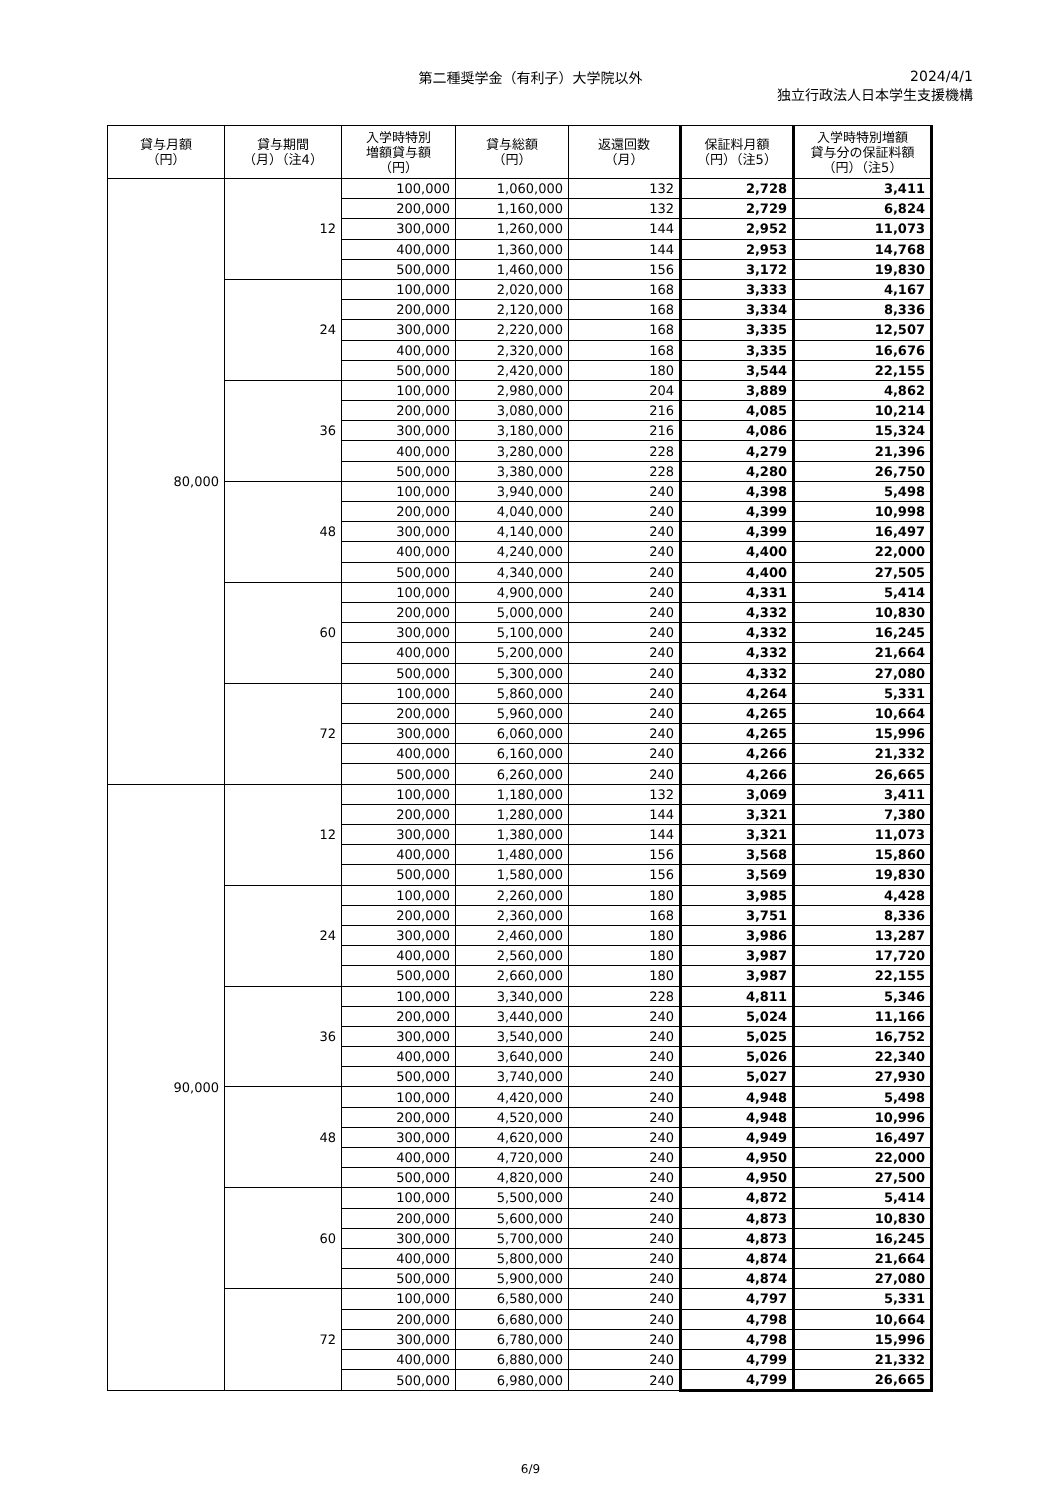第二種奨学金（有利子）大学院以外
2024/4/1
独立行政法人日本学生支援機構
| 貸与月額 （円） | 貸与期間 （月）（注4） | 入学時特別 増額貸与額 （円） | 貸与総額 （円） | 返還回数 （月） | 保証料月額 （円）（注5） | 入学時特別増額 貸与分の保証料額 （円）（注5） |
| --- | --- | --- | --- | --- | --- | --- |
| 80,000 | 12 | 100,000 | 1,060,000 | 132 | 2,728 | 3,411 |
| | | 200,000 | 1,160,000 | 132 | 2,729 | 6,824 |
| | | 300,000 | 1,260,000 | 144 | 2,952 | 11,073 |
| | | 400,000 | 1,360,000 | 144 | 2,953 | 14,768 |
| | | 500,000 | 1,460,000 | 156 | 3,172 | 19,830 |
| | 24 | 100,000 | 2,020,000 | 168 | 3,333 | 4,167 |
| | | 200,000 | 2,120,000 | 168 | 3,334 | 8,336 |
| | | 300,000 | 2,220,000 | 168 | 3,335 | 12,507 |
| | | 400,000 | 2,320,000 | 168 | 3,335 | 16,676 |
| | | 500,000 | 2,420,000 | 180 | 3,544 | 22,155 |
| | 36 | 100,000 | 2,980,000 | 204 | 3,889 | 4,862 |
| | | 200,000 | 3,080,000 | 216 | 4,085 | 10,214 |
| | | 300,000 | 3,180,000 | 216 | 4,086 | 15,324 |
| | | 400,000 | 3,280,000 | 228 | 4,279 | 21,396 |
| | | 500,000 | 3,380,000 | 228 | 4,280 | 26,750 |
| | 48 | 100,000 | 3,940,000 | 240 | 4,398 | 5,498 |
| | | 200,000 | 4,040,000 | 240 | 4,399 | 10,998 |
| | | 300,000 | 4,140,000 | 240 | 4,399 | 16,497 |
| | | 400,000 | 4,240,000 | 240 | 4,400 | 22,000 |
| | | 500,000 | 4,340,000 | 240 | 4,400 | 27,505 |
| | 60 | 100,000 | 4,900,000 | 240 | 4,331 | 5,414 |
| | | 200,000 | 5,000,000 | 240 | 4,332 | 10,830 |
| | | 300,000 | 5,100,000 | 240 | 4,332 | 16,245 |
| | | 400,000 | 5,200,000 | 240 | 4,332 | 21,664 |
| | | 500,000 | 5,300,000 | 240 | 4,332 | 27,080 |
| | 72 | 100,000 | 5,860,000 | 240 | 4,264 | 5,331 |
| | | 200,000 | 5,960,000 | 240 | 4,265 | 10,664 |
| | | 300,000 | 6,060,000 | 240 | 4,265 | 15,996 |
| | | 400,000 | 6,160,000 | 240 | 4,266 | 21,332 |
| | | 500,000 | 6,260,000 | 240 | 4,266 | 26,665 |
| 90,000 | 12 | 100,000 | 1,180,000 | 132 | 3,069 | 3,411 |
| | | 200,000 | 1,280,000 | 144 | 3,321 | 7,380 |
| | | 300,000 | 1,380,000 | 144 | 3,321 | 11,073 |
| | | 400,000 | 1,480,000 | 156 | 3,568 | 15,860 |
| | | 500,000 | 1,580,000 | 156 | 3,569 | 19,830 |
| | 24 | 100,000 | 2,260,000 | 180 | 3,985 | 4,428 |
| | | 200,000 | 2,360,000 | 168 | 3,751 | 8,336 |
| | | 300,000 | 2,460,000 | 180 | 3,986 | 13,287 |
| | | 400,000 | 2,560,000 | 180 | 3,987 | 17,720 |
| | | 500,000 | 2,660,000 | 180 | 3,987 | 22,155 |
| | 36 | 100,000 | 3,340,000 | 228 | 4,811 | 5,346 |
| | | 200,000 | 3,440,000 | 240 | 5,024 | 11,166 |
| | | 300,000 | 3,540,000 | 240 | 5,025 | 16,752 |
| | | 400,000 | 3,640,000 | 240 | 5,026 | 22,340 |
| | | 500,000 | 3,740,000 | 240 | 5,027 | 27,930 |
| | 48 | 100,000 | 4,420,000 | 240 | 4,948 | 5,498 |
| | | 200,000 | 4,520,000 | 240 | 4,948 | 10,996 |
| | | 300,000 | 4,620,000 | 240 | 4,949 | 16,497 |
| | | 400,000 | 4,720,000 | 240 | 4,950 | 22,000 |
| | | 500,000 | 4,820,000 | 240 | 4,950 | 27,500 |
| | 60 | 100,000 | 5,500,000 | 240 | 4,872 | 5,414 |
| | | 200,000 | 5,600,000 | 240 | 4,873 | 10,830 |
| | | 300,000 | 5,700,000 | 240 | 4,873 | 16,245 |
| | | 400,000 | 5,800,000 | 240 | 4,874 | 21,664 |
| | | 500,000 | 5,900,000 | 240 | 4,874 | 27,080 |
| | 72 | 100,000 | 6,580,000 | 240 | 4,797 | 5,331 |
| | | 200,000 | 6,680,000 | 240 | 4,798 | 10,664 |
| | | 300,000 | 6,780,000 | 240 | 4,798 | 15,996 |
| | | 400,000 | 6,880,000 | 240 | 4,799 | 21,332 |
| | | 500,000 | 6,980,000 | 240 | 4,799 | 26,665 |
6/9